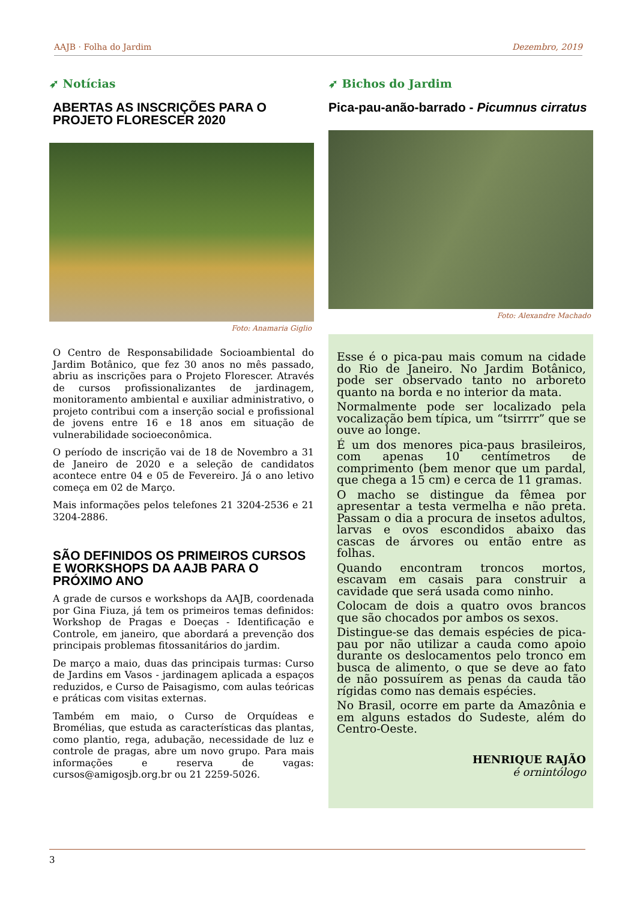AAJB · Folha do Jardim Dezembro, 2019
➶ Notícias
ABERTAS AS INSCRIÇÕES PARA O PROJETO FLORESCER 2020
Foto: Anamaria Giglio
O Centro de Responsabilidade Socioambiental do Jardim Botânico, que fez 30 anos no mês passado, abriu as inscrições para o Projeto Florescer. Através de cursos profissionalizantes de jardinagem, monitoramento ambiental e auxiliar administrativo, o projeto contribui com a inserção social e profissional de jovens entre 16 e 18 anos em situação de vulnerabilidade socioeconômica.
O período de inscrição vai de 18 de Novembro a 31 de Janeiro de 2020 e a seleção de candidatos acontece entre 04 e 05 de Fevereiro. Já o ano letivo começa em 02 de Março.
Mais informações pelos telefones 21 3204-2536 e 21 3204-2886.
SÃO DEFINIDOS OS PRIMEIROS CURSOS E WORKSHOPS DA AAJB PARA O PRÓXIMO ANO
A grade de cursos e workshops da AAJB, coordenada por Gina Fiuza, já tem os primeiros temas definidos: Workshop de Pragas e Doeças - Identificação e Controle, em janeiro, que abordará a prevenção dos principais problemas fitossanitários do jardim.
De março a maio, duas das principais turmas: Curso de Jardins em Vasos - jardinagem aplicada a espaços reduzidos, e Curso de Paisagismo, com aulas teóricas e práticas com visitas externas.
Também em maio, o Curso de Orquídeas e Bromélias, que estuda as características das plantas, como plantio, rega, adubação, necessidade de luz e controle de pragas, abre um novo grupo. Para mais informações e reserva de vagas: cursos@amigosjb.org.br ou 21 2259-5026.
➶ Bichos do Jardim
Pica-pau-anão-barrado - Picumnus cirratus
Foto: Alexandre Machado
Esse é o pica-pau mais comum na cidade do Rio de Janeiro. No Jardim Botânico, pode ser observado tanto no arboreto quanto na borda e no interior da mata.
Normalmente pode ser localizado pela vocalização bem típica, um “tsirrrr” que se ouve ao longe.
É um dos menores pica-paus brasileiros, com apenas 10 centímetros de comprimento (bem menor que um pardal, que chega a 15 cm) e cerca de 11 gramas.
O macho se distingue da fêmea por apresentar a testa vermelha e não preta. Passam o dia a procura de insetos adultos, larvas e ovos escondidos abaixo das cascas de árvores ou então entre as folhas.
Quando encontram troncos mortos, escavam em casais para construir a cavidade que será usada como ninho.
Colocam de dois a quatro ovos brancos que são chocados por ambos os sexos.
Distingue-se das demais espécies de pica-pau por não utilizar a cauda como apoio durante os deslocamentos pelo tronco em busca de alimento, o que se deve ao fato de não possuírem as penas da cauda tão rígidas como nas demais espécies.
No Brasil, ocorre em parte da Amazônia e em alguns estados do Sudeste, além do Centro-Oeste.
HENRIQUE RAJÃO
é ornintólogo
3